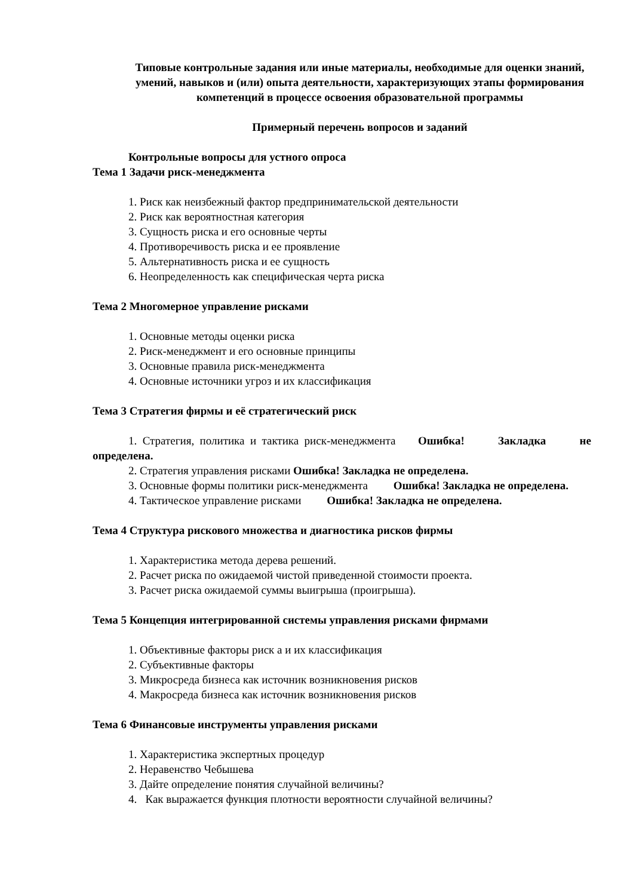Типовые контрольные задания или иные материалы, необходимые для оценки знаний, умений, навыков и (или) опыта деятельности, характеризующих этапы формирования компетенций в процессе освоения образовательной программы
Примерный перечень вопросов и заданий
Контрольные вопросы для устного опроса
Тема 1 Задачи риск-менеджмента
1. Риск как неизбежный фактор предпринимательской деятельности
2. Риск как вероятностная категория
3. Сущность риска и его основные черты
4. Противоречивость риска и ее проявление
5. Альтернативность риска и ее сущность
6. Неопределенность как специфическая черта риска
Тема 2 Многомерное управление рисками
1. Основные методы оценки риска
2. Риск-менеджмент и его основные принципы
3. Основные правила риск-менеджмента
4. Основные источники угроз и их классификация
Тема 3 Стратегия фирмы и её стратегический риск
1. Стратегия, политика и тактика риск-менеджмента Ошибка! Закладка не определена.
2. Стратегия управления рисками Ошибка! Закладка не определена.
3. Основные формы политики риск-менеджмента Ошибка! Закладка не определена.
4. Тактическое управление рисками Ошибка! Закладка не определена.
Тема 4 Структура рискового множества и диагностика рисков фирмы
1. Характеристика метода дерева решений.
2. Расчет риска по ожидаемой чистой приведенной стоимости проекта.
3. Расчет риска ожидаемой суммы выигрыша (проигрыша).
Тема 5 Концепция интегрированной системы управления рисками фирмами
1. Объективные факторы риск а и их классификация
2. Субъективные факторы
3. Микросреда бизнеса как источник возникновения рисков
4. Макросреда бизнеса как источник возникновения рисков
Тема 6 Финансовые инструменты управления рисками
1. Характеристика экспертных процедур
2. Неравенство Чебышева
3. Дайте определение понятия случайной величины?
4. Как выражается функция плотности вероятности случайной величины?